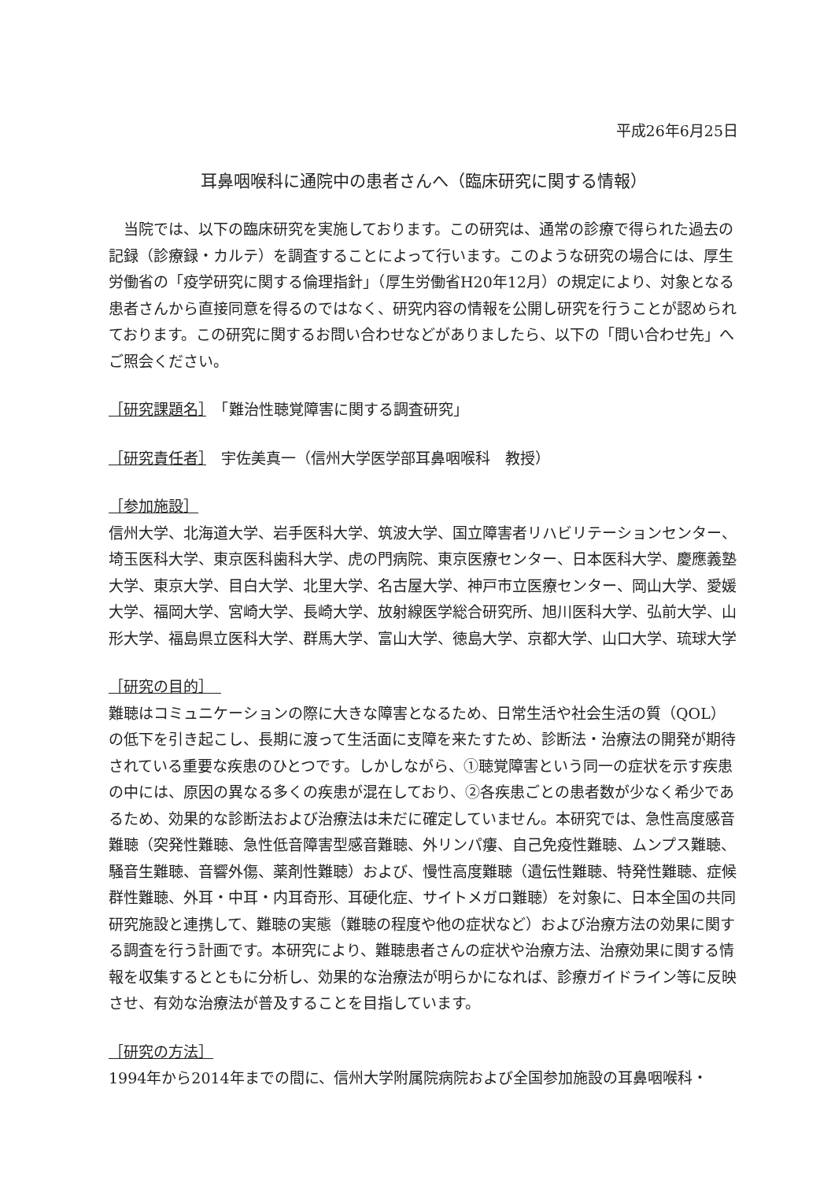平成26年6月25日
耳鼻咽喉科に通院中の患者さんへ（臨床研究に関する情報）
当院では、以下の臨床研究を実施しております。この研究は、通常の診療で得られた過去の記録（診療録・カルテ）を調査することによって行います。このような研究の場合には、厚生労働省の「疫学研究に関する倫理指針」（厚生労働省H20年12月）の規定により、対象となる患者さんから直接同意を得るのではなく、研究内容の情報を公開し研究を行うことが認められております。この研究に関するお問い合わせなどがありましたら、以下の「問い合わせ先」へご照会ください。
［研究課題名］　「難治性聴覚障害に関する調査研究」
［研究責任者］　宇佐美真一（信州大学医学部耳鼻咽喉科　教授）
［参加施設］
信州大学、北海道大学、岩手医科大学、筑波大学、国立障害者リハビリテーションセンター、埼玉医科大学、東京医科歯科大学、虎の門病院、東京医療センター、日本医科大学、慶應義塾大学、東京大学、目白大学、北里大学、名古屋大学、神戸市立医療センター、岡山大学、愛媛大学、福岡大学、宮崎大学、長崎大学、放射線医学総合研究所、旭川医科大学、弘前大学、山形大学、福島県立医科大学、群馬大学、富山大学、徳島大学、京都大学、山口大学、琉球大学
［研究の目的］　
難聴はコミュニケーションの際に大きな障害となるため、日常生活や社会生活の質（QOL）の低下を引き起こし、長期に渡って生活面に支障を来たすため、診断法・治療法の開発が期待されている重要な疾患のひとつです。しかしながら、①聴覚障害という同一の症状を示す疾患の中には、原因の異なる多くの疾患が混在しており、②各疾患ごとの患者数が少なく希少であるため、効果的な診断法および治療法は未だに確定していません。本研究では、急性高度感音難聴（突発性難聴、急性低音障害型感音難聴、外リンパ瘻、自己免疫性難聴、ムンプス難聴、騒音生難聴、音響外傷、薬剤性難聴）および、慢性高度難聴（遺伝性難聴、特発性難聴、症候群性難聴、外耳・中耳・内耳奇形、耳硬化症、サイトメガロ難聴）を対象に、日本全国の共同研究施設と連携して、難聴の実態（難聴の程度や他の症状など）および治療方法の効果に関する調査を行う計画です。本研究により、難聴患者さんの症状や治療方法、治療効果に関する情報を収集するとともに分析し、効果的な治療法が明らかになれば、診療ガイドライン等に反映させ、有効な治療法が普及することを目指しています。
［研究の方法］
1994年から2014年までの間に、信州大学附属院病院および全国参加施設の耳鼻咽喉科・